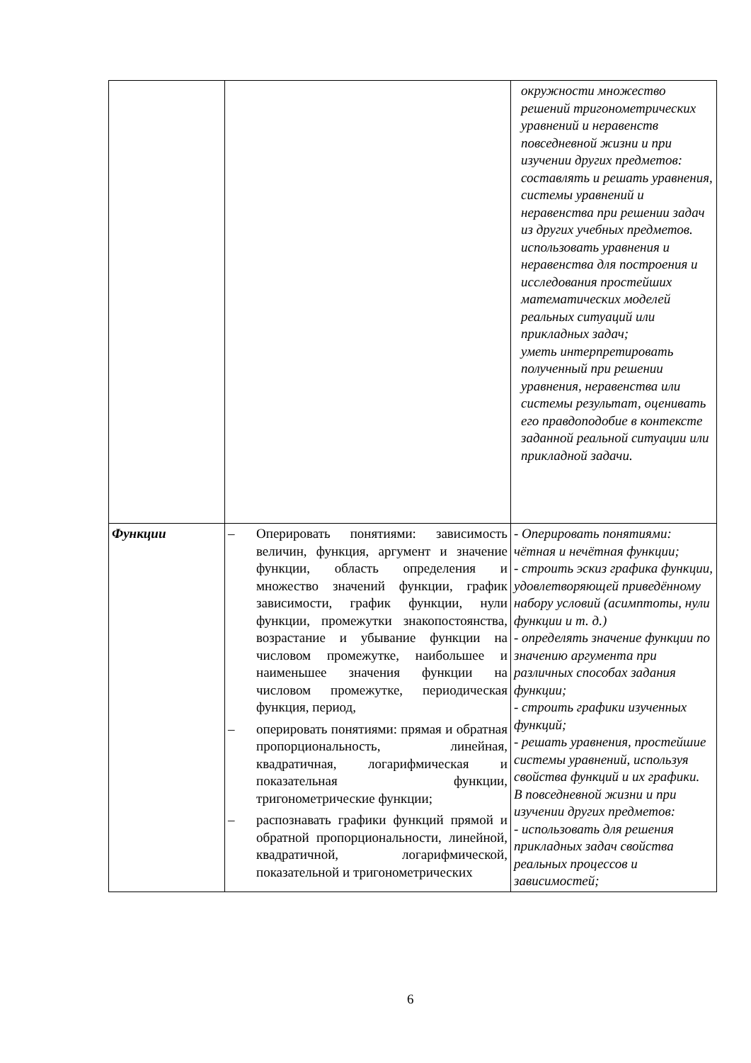| | | окружности множество решений тригонометрических уравнений и неравенств повседневной жизни и при изучении других предметов: составлять и решать уравнения, системы уравнений и неравенства при решении задач из других учебных предметов. использовать уравнения и неравенства для построения и исследования простейших математических моделей реальных ситуаций или прикладных задач; уметь интерпретировать полученный при решении уравнения, неравенства или системы результат, оценивать его правдоподобие в контексте заданной реальной ситуации или прикладной задачи. |
| Функции | – Оперировать понятиями: зависимость величин, функция, аргумент и значение функции, область определения и множество значений функции, график зависимости, график функции, нули функции, промежутки знакопостоянства, возрастание и убывание функции на числовом промежутке, наибольшее и наименьшее значения функции на числовом промежутке, периодическая функция, период, – оперировать понятиями: прямая и обратная пропорциональность, линейная, квадратичная, логарифмическая и показательная функции, тригонометрические функции; – распознавать графики функций прямой и обратной пропорциональности, линейной, квадратичной, логарифмической, показательной и тригонометрических | - Оперировать понятиями: чётная и нечётная функции; - строить эскиз графика функции, удовлетворяющей приведённому набору условий (асимптоты, нули функции и т. д.) - определять значение функции по значению аргумента при различных способах задания функции; - строить графики изученных функций; - решать уравнения, простейшие системы уравнений, используя свойства функций и их графики. В повседневной жизни и при изучении других предметов: - использовать для решения прикладных задач свойства реальных процессов и зависимостей; |
6